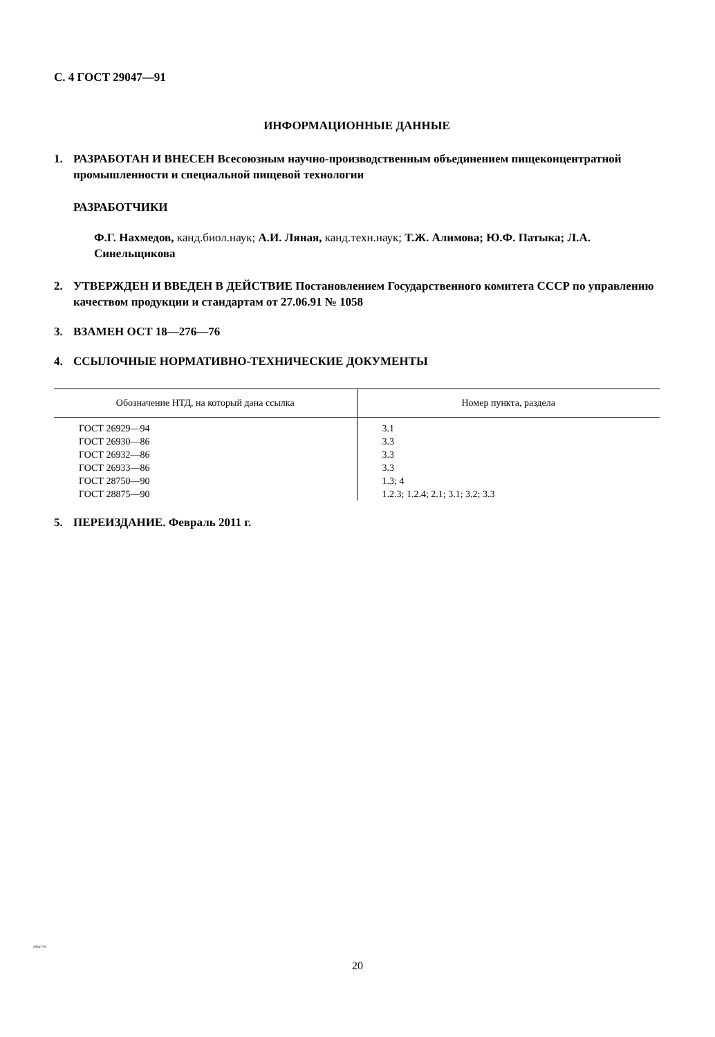С. 4 ГОСТ 29047—91
ИНФОРМАЦИОННЫЕ ДАННЫЕ
1. РАЗРАБОТАН И ВНЕСЕН Всесоюзным научно-производственным объединением пищеконцентратной промышленности и специальной пищевой технологии
РАЗРАБОТЧИКИ
Ф.Г. Нахмедов, канд.биол.наук; А.И. Ляная, канд.техн.наук; Т.Ж. Алимова; Ю.Ф. Патыка; Л.А. Синельщикова
2. УТВЕРЖДЕН И ВВЕДЕН В ДЕЙСТВИЕ Постановлением Государственного комитета СССР по управлению качеством продукции и стандартам от 27.06.91 № 1058
3. ВЗАМЕН ОСТ 18—276—76
4. ССЫЛОЧНЫЕ НОРМАТИВНО-ТЕХНИЧЕСКИЕ ДОКУМЕНТЫ
| Обозначение НТД, на который дана ссылка | Номер пункта, раздела |
| --- | --- |
| ГОСТ 26929—94 | 3.1 |
| ГОСТ 26930—86 | 3.3 |
| ГОСТ 26932—86 | 3.3 |
| ГОСТ 26933—86 | 3.3 |
| ГОСТ 28750—90 | 1.3; 4 |
| ГОСТ 28875—90 | 1.2.3; 1.2.4; 2.1; 3.1; 3.2; 3.3 |
5. ПЕРЕИЗДАНИЕ. Февраль 2011 г.
29047-91
20